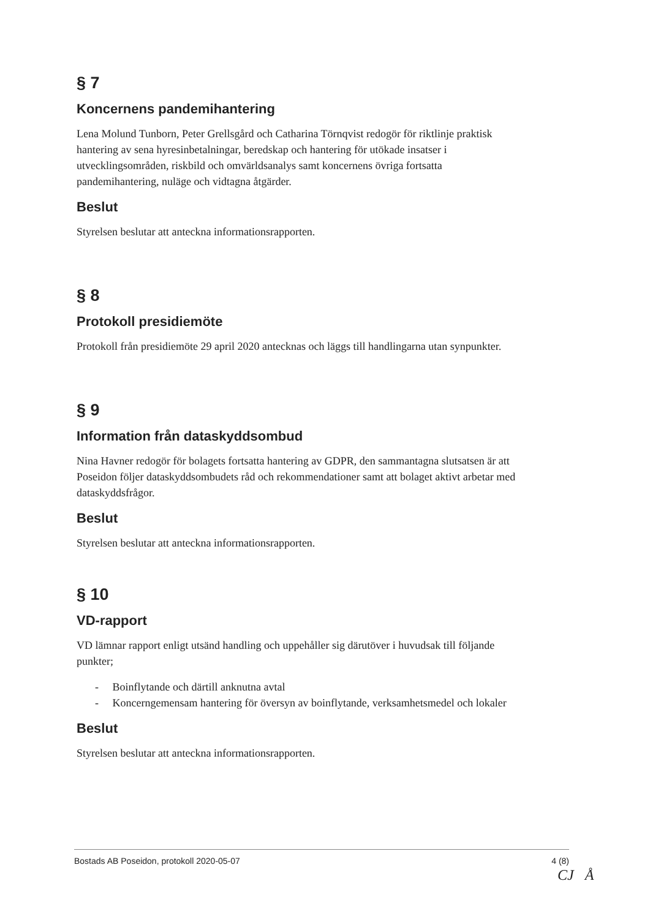§ 7
Koncernens pandemihantering
Lena Molund Tunborn, Peter Grellsgård och Catharina Törnqvist redogör för riktlinje praktisk hantering av sena hyresinbetalningar, beredskap och hantering för utökade insatser i utvecklingsområden, riskbild och omvärldsanalys samt koncernens övriga fortsatta pandemihantering, nuläge och vidtagna åtgärder.
Beslut
Styrelsen beslutar att anteckna informationsrapporten.
§ 8
Protokoll presidiemöte
Protokoll från presidiemöte 29 april 2020 antecknas och läggs till handlingarna utan synpunkter.
§ 9
Information från dataskyddsombud
Nina Havner redogör för bolagets fortsatta hantering av GDPR, den sammantagna slutsatsen är att Poseidon följer dataskyddsombudets råd och rekommendationer samt att bolaget aktivt arbetar med dataskyddsfrågor.
Beslut
Styrelsen beslutar att anteckna informationsrapporten.
§ 10
VD-rapport
VD lämnar rapport enligt utsänd handling och uppehåller sig därutöver i huvudsak till följande punkter;
- Boinflytande och därtill anknutna avtal
- Koncerngemensam hantering för översyn av boinflytande, verksamhetsmedel och lokaler
Beslut
Styrelsen beslutar att anteckna informationsrapporten.
Bostads AB Poseidon, protokoll 2020-05-07 4 (8)
CJ Å